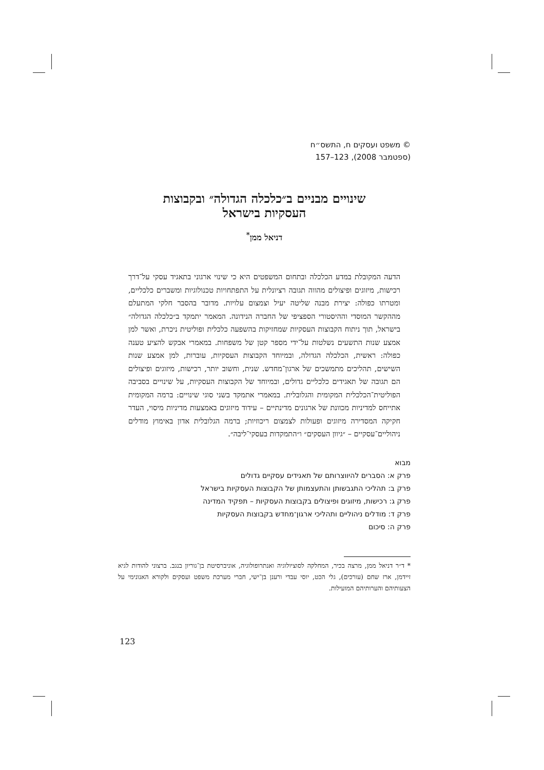© משפט ועסקים ח, התשס״ח
(ספטמבר 2008), 123–157
שינויים מבניים ב״כלכלה הגדולה״ ובקבוצות
העסקיות בישראל
דניאל ממן<sup>*</sup>
הדעה המקובלת במדע הכלכלה ובתחום המשפטים היא כי שינוי ארגוני בתאגיד עסקי על־דרך רכישות, מיזוגים ופיצולים מהווה תגובה רציונלית על התפתחויות טכנולוגיות ומשברים כלכליים, ומטרתו כפולה: יצירת מבנה שליטה יעיל וצמצום עלויות. מדובר בהסבר חלקי המתעלם מההקשר המוסדי וההיסטורי הספציפי של החברה הנידונה. המאמר יתמקד ב״כלכלה הגדולה״ בישראל, תוך ניתוח הקבוצות העסקיות שמחזיקות בהשפעה כלכלית ופוליטית ניכרת, ואשר למן אמצע שנות התשעים נשלטות על־ידי מספר קטן של משפחות. במאמרי אבקש להציע טענה כפולה: ראשית, הכלכלה הגדולה, ובמיוחד הקבוצות העסקיות, עוברות, למן אמצע שנות השישים, תהליכים מתמשכים של ארגון־מחדש. שנית, וחשוב יותר, רכישות, מיזוגים ופיצולים הם תגובה של תאגידים כלכליים גדולים, ובמיוחד של הקבוצות העסקיות, על שינויים בסביבה הפוליטית־הכלכלית המקומית והגלובלית. במאמרי אתמקד בשני סוגי שינויים: ברמה המקומית אתייחס למדיניות מכוונת של ארגונים מדינתיים – עידוד מיזוגים באמצעות מדיניות מיסוי, העדר חקיקה המסדירה מיזוגים ופעולות לצמצום ריכוזיות; ברמה הגלובלית אדון באימוץ מודלים ניהוליים־עסקיים – ״גיוון העסקים״ ו״התמקדות בעסקי־ליבה״.
מבוא
פרק א: הסברים להיווצרותם של תאגידים עסקיים גדולים
פרק ב: תהליכי התגבשותן והתעצמותן של הקבוצות העסקיות בישראל
פרק ג: רכישות, מיזוגים ופיצולים בקבוצות העסקיות – תפקיד המדינה
פרק ד: מודלים ניהוליים ותהליכי ארגון־מחדש בקבוצות העסקיות
פרק ה: סיכום
* ד״ר דניאל ממן, מרצה בכיר, המחלקה לסוציולוגיה ואנתרופולוגיה, אוניברסיטת בן־גוריון בנגב. ברצוני להודות לגיא זיידמן, ארז שחם (עורכים), גלי הכט, יוסי עבדי ורענן בן־ישי, חברי מערכת משפט ועסקים ולקורא האנונימי על הצעותיהם והערותיהם המועילות.
123